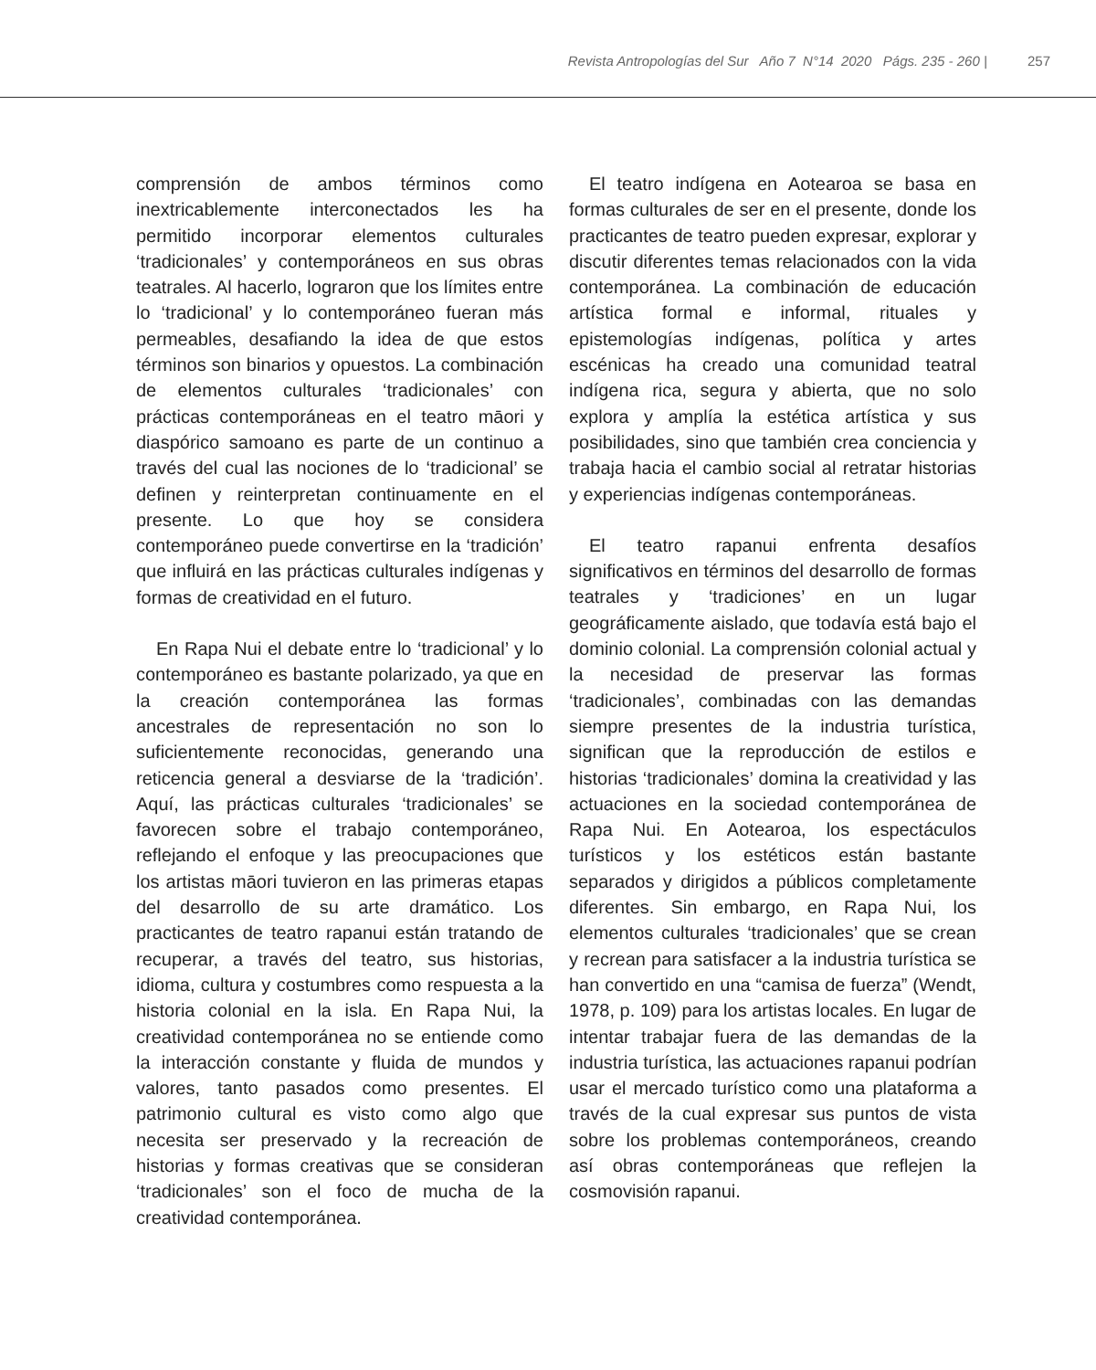Revista Antropologías del Sur Año 7 N°14 2020 Págs. 235 - 260 | 257
comprensión de ambos términos como inextricablemente interconectados les ha permitido incorporar elementos culturales ‘tradicionales’ y contemporáneos en sus obras teatrales. Al hacerlo, lograron que los límites entre lo ‘tradicional’ y lo contemporáneo fueran más permeables, desafiando la idea de que estos términos son binarios y opuestos. La combinación de elementos culturales ‘tradicionales’ con prácticas contemporáneas en el teatro māori y diaspórico samoano es parte de un continuo a través del cual las nociones de lo ‘tradicional’ se definen y reinterpretan continuamente en el presente. Lo que hoy se considera contemporáneo puede convertirse en la ‘tradición’ que influirá en las prácticas culturales indígenas y formas de creatividad en el futuro.
En Rapa Nui el debate entre lo ‘tradicional’ y lo contemporáneo es bastante polarizado, ya que en la creación contemporánea las formas ancestrales de representación no son lo suficientemente reconocidas, generando una reticencia general a desviarse de la ‘tradición’. Aquí, las prácticas culturales ‘tradicionales’ se favorecen sobre el trabajo contemporáneo, reflejando el enfoque y las preocupaciones que los artistas māori tuvieron en las primeras etapas del desarrollo de su arte dramático. Los practicantes de teatro rapanui están tratando de recuperar, a través del teatro, sus historias, idioma, cultura y costumbres como respuesta a la historia colonial en la isla. En Rapa Nui, la creatividad contemporánea no se entiende como la interacción constante y fluida de mundos y valores, tanto pasados como presentes. El patrimonio cultural es visto como algo que necesita ser preservado y la recreación de historias y formas creativas que se consideran ‘tradicionales’ son el foco de mucha de la creatividad contemporánea.
El teatro indígena en Aotearoa se basa en formas culturales de ser en el presente, donde los practicantes de teatro pueden expresar, explorar y discutir diferentes temas relacionados con la vida contemporánea. La combinación de educación artística formal e informal, rituales y epistemologías indígenas, política y artes escénicas ha creado una comunidad teatral indígena rica, segura y abierta, que no solo explora y amplía la estética artística y sus posibilidades, sino que también crea conciencia y trabaja hacia el cambio social al retratar historias y experiencias indígenas contemporáneas.
El teatro rapanui enfrenta desafíos significativos en términos del desarrollo de formas teatrales y ‘tradiciones’ en un lugar geográficamente aislado, que todavía está bajo el dominio colonial. La comprensión colonial actual y la necesidad de preservar las formas ‘tradicionales’, combinadas con las demandas siempre presentes de la industria turística, significan que la reproducción de estilos e historias ‘tradicionales’ domina la creatividad y las actuaciones en la sociedad contemporánea de Rapa Nui. En Aotearoa, los espectáculos turísticos y los estéticos están bastante separados y dirigidos a públicos completamente diferentes. Sin embargo, en Rapa Nui, los elementos culturales ‘tradicionales’ que se crean y recrean para satisfacer a la industria turística se han convertido en una “camisa de fuerza” (Wendt, 1978, p. 109) para los artistas locales. En lugar de intentar trabajar fuera de las demandas de la industria turística, las actuaciones rapanui podrían usar el mercado turístico como una plataforma a través de la cual expresar sus puntos de vista sobre los problemas contemporáneos, creando así obras contemporáneas que reflejen la cosmovisión rapanui.